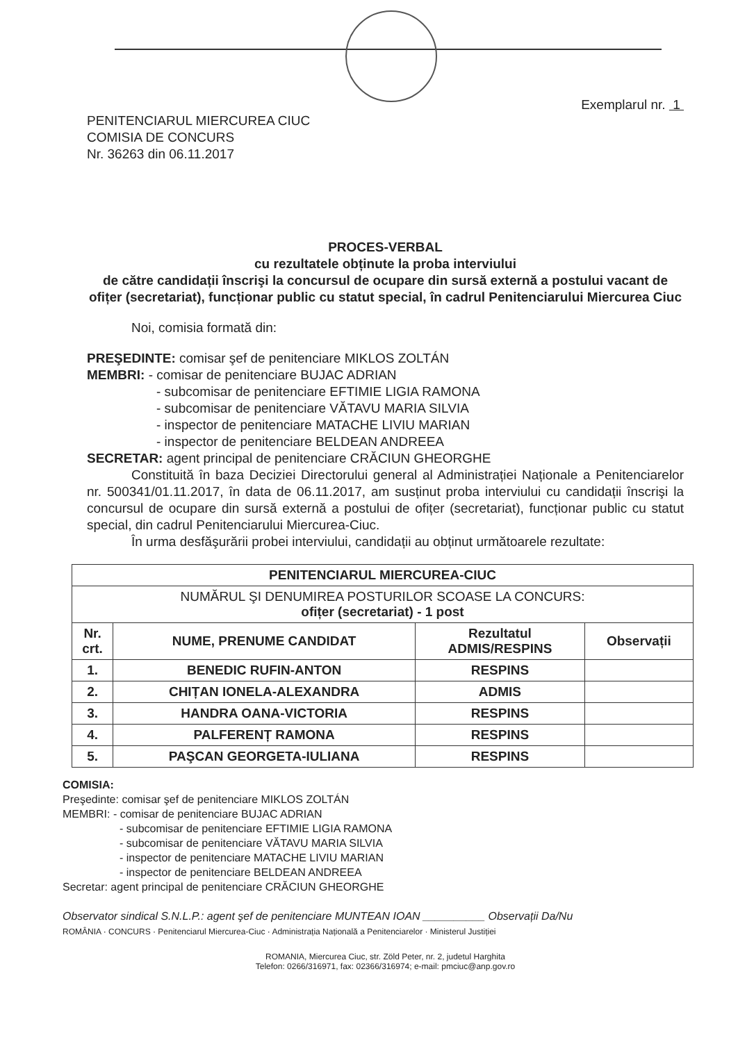Exemplarul nr. 1
PENITENCIARUL MIERCUREA CIUC
COMISIA DE CONCURS
Nr. 36263 din 06.11.2017
PROCES-VERBAL
cu rezultatele obținute la proba interviului
de către candidații înscrişi la concursul de ocupare din sursă externă a postului vacant de ofițer (secretariat), funcționar public cu statut special, în cadrul Penitenciarului Miercurea Ciuc
Noi, comisia formată din:
PREŞEDINTE: comisar şef de penitenciare MIKLOS ZOLTÁN
MEMBRI: - comisar de penitenciare BUJAC ADRIAN
- subcomisar de penitenciare EFTIMIE LIGIA RAMONA
- subcomisar de penitenciare VĂTAVU MARIA SILVIA
- inspector de penitenciare MATACHE LIVIU MARIAN
- inspector de penitenciare BELDEAN ANDREEA
SECRETAR: agent principal de penitenciare CRĂCIUN GHEORGHE
Constituită în baza Deciziei Directorului general al Administrației Naționale a Penitenciarelor nr. 500341/01.11.2017, în data de 06.11.2017, am susținut proba interviului cu candidații înscrişi la concursul de ocupare din sursă externă a postului de ofițer (secretariat), funcționar public cu statut special, din cadrul Penitenciarului Miercurea-Ciuc.
În urma desfăşurării probei interviului, candidații au obținut următoarele rezultate:
| PENITENCIARUL MIERCUREA-CIUC | | | |
| --- | --- | --- | --- |
| NUMĂRUL ŞI DENUMIREA POSTURILOR SCOASE LA CONCURS: ofițer (secretariat) - 1 post | | | |
| Nr. crt. | NUME, PRENUME CANDIDAT | Rezultatul ADMIS/RESPINS | Observații |
| 1. | BENEDIC RUFIN-ANTON | RESPINS | |
| 2. | CHIȚAN IONELA-ALEXANDRA | ADMIS | |
| 3. | HANDRA OANA-VICTORIA | RESPINS | |
| 4. | PALFERENȚ RAMONA | RESPINS | |
| 5. | PAŞCAN GEORGETA-IULIANA | RESPINS | |
COMISIA:
Preşedinte: comisar şef de penitenciare MIKLOS ZOLTÁN
MEMBRI: - comisar de penitenciare BUJAC ADRIAN
- subcomisar de penitenciare EFTIMIE LIGIA RAMONA
- subcomisar de penitenciare VĂTAVU MARIA SILVIA
- inspector de penitenciare MATACHE LIVIU MARIAN
- inspector de penitenciare BELDEAN ANDREEA
Secretar: agent principal de penitenciare CRĂCIUN GHEORGHE
Observator sindical S.N.L.P.: agent şef de penitenciare MUNTEAN IOAN __________ Observații Da/Nu
ROMÂNIA · CONCURS · Penitenciarul Miercurea-Ciuc · Administrația Națională a Penitenciarelor · Ministerul Justiției
ROMANIA, Miercurea Ciuc, str. Zöld Peter, nr. 2, judetul Harghita
Telefon: 0266/316971, fax: 02366/316974; e-mail: pmciuc@anp.gov.ro